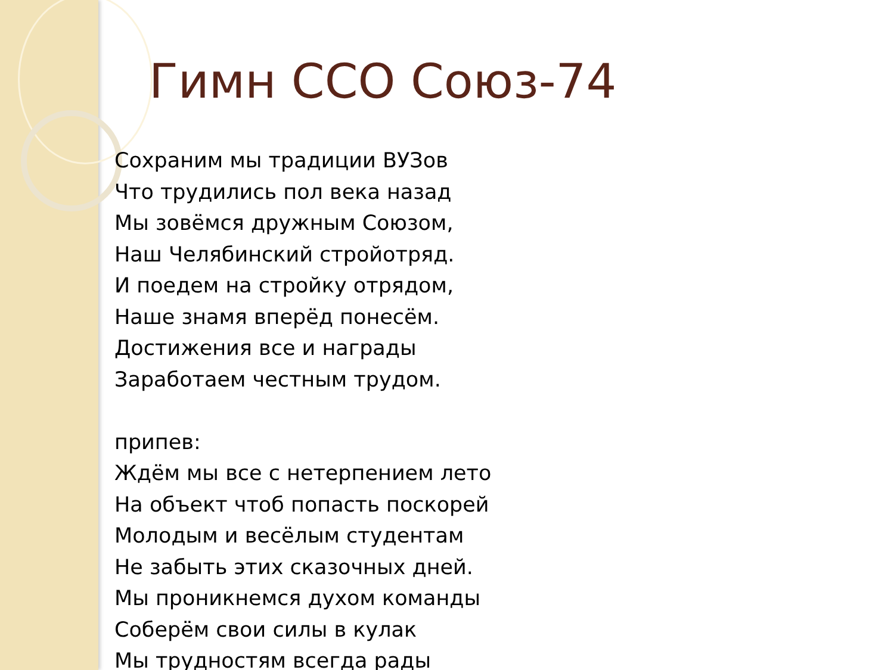Гимн ССО Союз-74
Сохраним мы традиции ВУЗов
Что трудились пол века назад
Мы зовёмся дружным Союзом,
Наш Челябинский стройотряд.
И поедем на стройку отрядом,
Наше знамя вперёд понесём.
Достижения все и награды
Заработаем честным трудом.
припев:
Ждём мы все с нетерпением лето
На объект чтоб попасть поскорей
Молодым и весёлым студентам
Не забыть этих сказочных дней.
Мы проникнемся духом команды
Соберём свои силы в кулак
Мы трудностям всегда рады